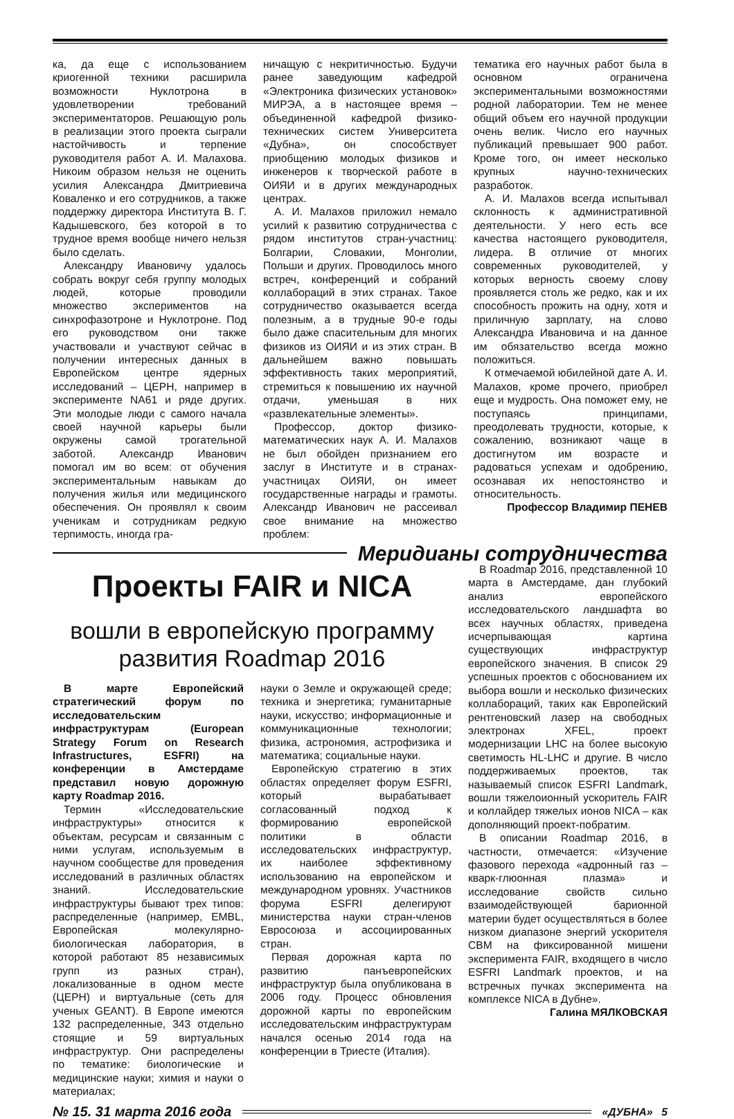ка, да еще с использованием криогенной техники расширила возможности Нуклотрона в удовлетворении требований экспериментаторов. Решающую роль в реализации этого проекта сыграли настойчивость и терпение руководителя работ А. И. Малахова. Никоим образом нельзя не оценить усилия Александра Дмитриевича Коваленко и его сотрудников, а также поддержку директора Института В. Г. Кадышевского, без которой в то трудное время вообще ничего нельзя было сделать.
Александру Ивановичу удалось собрать вокруг себя группу молодых людей, которые проводили множество экспериментов на синхрофазотроне и Нуклотроне. Под его руководством они также участвовали и участвуют сейчас в получении интересных данных в Европейском центре ядерных исследований – ЦЕРН, например в эксперименте NA61 и ряде других. Эти молодые люди с самого начала своей научной карьеры были окружены самой трогательной заботой. Александр Иванович помогал им во всем: от обучения экспериментальным навыкам до получения жилья или медицинского обеспечения. Он проявлял к своим ученикам и сотрудникам редкую терпимость, иногда гра-
ничащую с некритичностью. Будучи ранее заведующим кафедрой «Электроника физических установок» МИРЭА, а в настоящее время – объединенной кафедрой физико-технических систем Университета «Дубна», он способствует приобщению молодых физиков и инженеров к творческой работе в ОИЯИ и в других международных центрах.
А. И. Малахов приложил немало усилий к развитию сотрудничества с рядом институтов стран-участниц: Болгарии, Словакии, Монголии, Польши и других. Проводилось много встреч, конференций и собраний коллабораций в этих странах. Такое сотрудничество оказывается всегда полезным, а в трудные 90-е годы было даже спасительным для многих физиков из ОИЯИ и из этих стран. В дальнейшем важно повышать эффективность таких мероприятий, стремиться к повышению их научной отдачи, уменьшая в них «развлекательные элементы».
Профессор, доктор физико-математических наук А. И. Малахов не был обойден признанием его заслуг в Институте и в странах-участницах ОИЯИ, он имеет государственные награды и грамоты. Александр Иванович не рассеивал свое внимание на множество проблем:
тематика его научных работ была в основном ограничена экспериментальными возможностями родной лаборатории. Тем не менее общий объем его научной продукции очень велик. Число его научных публикаций превышает 900 работ. Кроме того, он имеет несколько крупных научно-технических разработок.
А. И. Малахов всегда испытывал склонность к административной деятельности. У него есть все качества настоящего руководителя, лидера. В отличие от многих современных руководителей, у которых верность своему слову проявляется столь же редко, как и их способность прожить на одну, хотя и приличную зарплату, на слово Александра Ивановича и на данное им обязательство всегда можно положиться.
К отмечаемой юбилейной дате А. И. Малахов, кроме прочего, приобрел еще и мудрость. Она поможет ему, не поступаясь принципами, преодолевать трудности, которые, к сожалению, возникают чаще в достигнутом им возрасте и радоваться успехам и одобрению, осознавая их непостоянство и относительность.
Профессор Владимир ПЕНЕВ
Меридианы сотрудничества
Проекты FAIR и NICA
вошли в европейскую программу развития Roadmap 2016
В марте Европейский стратегический форум по исследовательским инфраструктурам (European Strategy Forum on Research Infrastructures, ESFRI) на конференции в Амстердаме представил новую дорожную карту Roadmap 2016.
Термин «Исследовательские инфраструктуры» относится к объектам, ресурсам и связанным с ними услугам, используемым в научном сообществе для проведения исследований в различных областях знаний. Исследовательские инфраструктуры бывают трех типов: распределенные (например, EMBL, Европейская молекулярно-биологическая лаборатория, в которой работают 85 независимых групп из разных стран), локализованные в одном месте (ЦЕРН) и виртуальные (сеть для ученых GEANT). В Европе имеются 132 распределенные, 343 отдельно стоящие и 59 виртуальных инфраструктур. Они распределены по тематике: биологические и медицинские науки; химия и науки о материалах;
науки о Земле и окружающей среде; техника и энергетика; гуманитарные науки, искусство; информационные и коммуникационные технологии; физика, астрономия, астрофизика и математика; социальные науки.
Европейскую стратегию в этих областях определяет форум ESFRI, который вырабатывает согласованный подход к формированию европейской политики в области исследовательских инфраструктур, их наиболее эффективному использованию на европейском и международном уровнях. Участников форума ESFRI делегируют министерства науки стран-членов Евросоюза и ассоциированных стран.
Первая дорожная карта по развитию панъевропейских инфраструктур была опубликована в 2006 году. Процесс обновления дорожной карты по европейским исследовательским инфраструктурам начался осенью 2014 года на конференции в Триесте (Италия).
В Roadmap 2016, представленной 10 марта в Амстердаме, дан глубокий анализ европейского исследовательского ландшафта во всех научных областях, приведена исчерпывающая картина существующих инфраструктур европейского значения. В список 29 успешных проектов с обоснованием их выбора вошли и несколько физических коллабораций, таких как Европейский рентгеновский лазер на свободных электронах XFEL, проект модернизации LHC на более высокую светимость HL-LHC и другие. В число поддерживаемых проектов, так называемый список ESFRI Landmark, вошли тяжелоионный ускоритель FAIR и коллайдер тяжелых ионов NICA – как дополняющий проект-побратим.
В описании Roadmap 2016, в частности, отмечается: «Изучение фазового перехода «адронный газ – кварк-глюонная плазма» и исследование свойств сильно взаимодействующей барионной материи будет осуществляться в более низком диапазоне энергий ускорителя CBM на фиксированной мишени эксперимента FAIR, входящего в число ESFRI Landmark проектов, и на встречных пучках эксперимента на комплексе NICA в Дубне».
Галина МЯЛКОВСКАЯ
№ 15. 31 марта 2016 года
«ДУБНА» 5